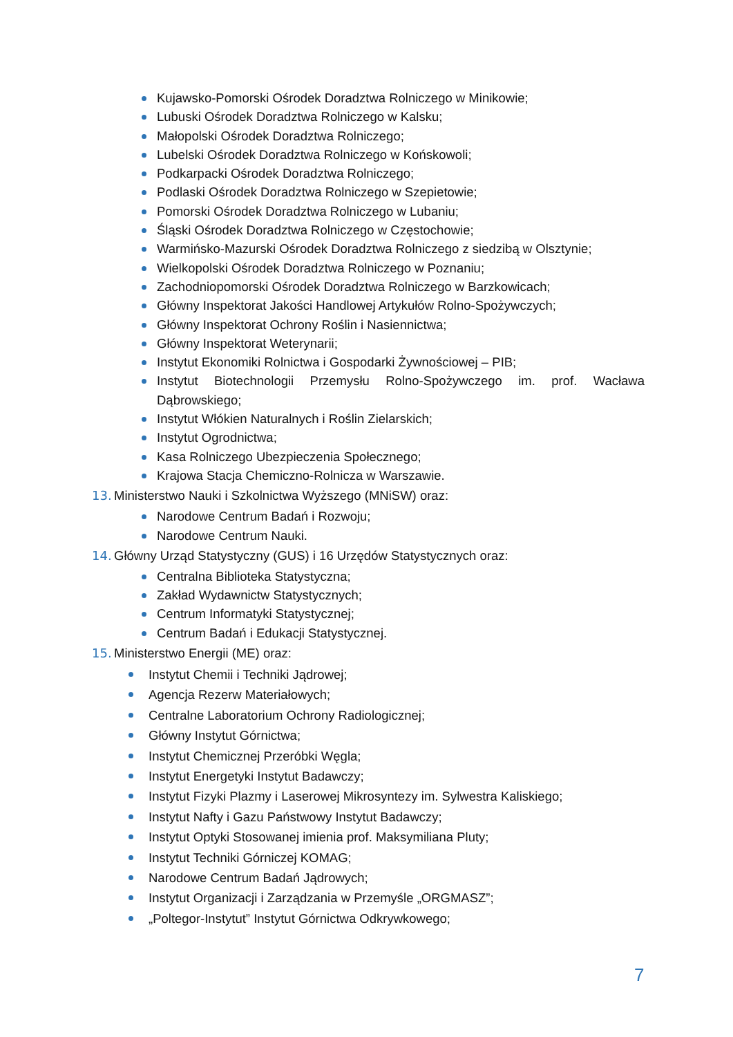Kujawsko-Pomorski Ośrodek Doradztwa Rolniczego w Minikowie;
Lubuski Ośrodek Doradztwa Rolniczego w Kalsku;
Małopolski Ośrodek Doradztwa Rolniczego;
Lubelski Ośrodek Doradztwa Rolniczego w Końskowoli;
Podkarpacki Ośrodek Doradztwa Rolniczego;
Podlaski Ośrodek Doradztwa Rolniczego w Szepietowie;
Pomorski Ośrodek Doradztwa Rolniczego w Lubaniu;
Śląski Ośrodek Doradztwa Rolniczego w Częstochowie;
Warmińsko-Mazurski Ośrodek Doradztwa Rolniczego z siedzibą w Olsztynie;
Wielkopolski Ośrodek Doradztwa Rolniczego w Poznaniu;
Zachodniopomorski Ośrodek Doradztwa Rolniczego w Barzkowicach;
Główny Inspektorat Jakości Handlowej Artykułów Rolno-Spożywczych;
Główny Inspektorat Ochrony Roślin i Nasiennictwa;
Główny Inspektorat Weterynarii;
Instytut Ekonomiki Rolnictwa i Gospodarki Żywnościowej – PIB;
Instytut Biotechnologii Przemysłu Rolno-Spożywczego im. prof. Wacława Dąbrowskiego;
Instytut Włókien Naturalnych i Roślin Zielarskich;
Instytut Ogrodnictwa;
Kasa Rolniczego Ubezpieczenia Społecznego;
Krajowa Stacja Chemiczno-Rolnicza w Warszawie.
13. Ministerstwo Nauki i Szkolnictwa Wyższego (MNiSW) oraz:
Narodowe Centrum Badań i Rozwoju;
Narodowe Centrum Nauki.
14. Główny Urząd Statystyczny (GUS) i 16 Urzędów Statystycznych oraz:
Centralna Biblioteka Statystyczna;
Zakład Wydawnictw Statystycznych;
Centrum Informatyki Statystycznej;
Centrum Badań i Edukacji Statystycznej.
15. Ministerstwo Energii (ME) oraz:
Instytut Chemii i Techniki Jądrowej;
Agencja Rezerw Materiałowych;
Centralne Laboratorium Ochrony Radiologicznej;
Główny Instytut Górnictwa;
Instytut Chemicznej Przeróbki Węgla;
Instytut Energetyki Instytut Badawczy;
Instytut Fizyki Plazmy i Laserowej Mikrosyntezy im. Sylwestra Kaliskiego;
Instytut Nafty i Gazu Państwowy Instytut Badawczy;
Instytut Optyki Stosowanej imienia prof. Maksymiliana Pluty;
Instytut Techniki Górniczej KOMAG;
Narodowe Centrum Badań Jądrowych;
Instytut Organizacji i Zarządzania w Przemyśle „ORGMASZ”;
„Poltegor-Instytut” Instytut Górnictwa Odkrywkowego;
7